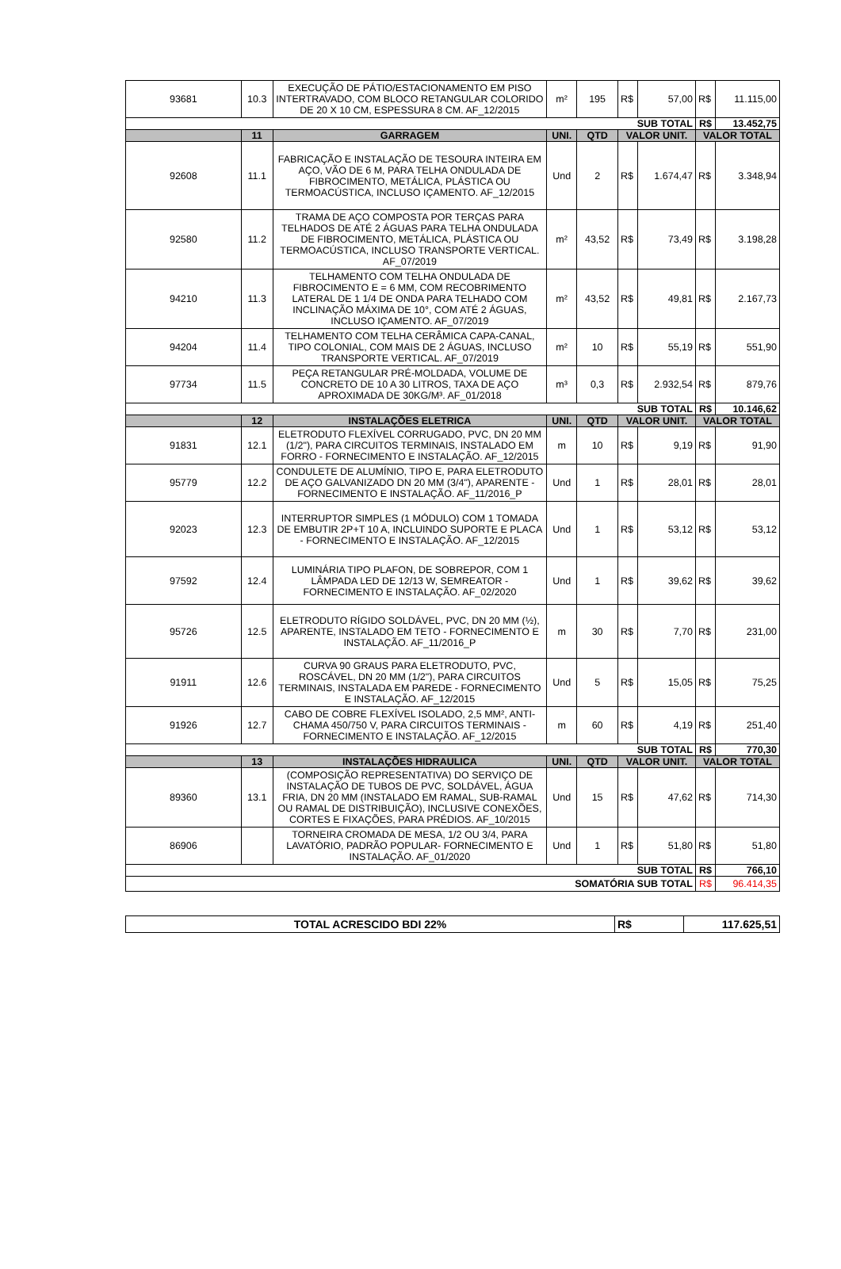| 93681 | 10.3 | EXECUÇÃO DE PÁTIO/ESTACIONAMENTO EM PISO INTERTRAVADO, COM BLOCO RETANGULAR COLORIDO DE 20 X 10 CM, ESPESSURA 8 CM. AF_12/2015 | m² | 195 | R$ | 57,00 | R$ | 11.115,00 |
| SUB TOTAL | | | | | | | R$ | 13.452,75 |
| | 11 | GARRAGEM | UNI. | QTD | VALOR UNIT. | | VALOR TOTAL | |
| 92608 | 11.1 | FABRICAÇÃO E INSTALAÇÃO DE TESOURA INTEIRA EM AÇO, VÃO DE 6 M, PARA TELHA ONDULADA DE FIBROCIMENTO, METÁLICA, PLÁSTICA OU TERMOACÚSTICA, INCLUSO IÇAMENTO. AF_12/2015 | Und | 2 | R$ | 1.674,47 | R$ | 3.348,94 |
| 92580 | 11.2 | TRAMA DE AÇO COMPOSTA POR TERÇAS PARA TELHADOS DE ATÉ 2 ÁGUAS PARA TELHA ONDULADA DE FIBROCIMENTO, METÁLICA, PLÁSTICA OU TERMOACÚSTICA, INCLUSO TRANSPORTE VERTICAL. AF_07/2019 | m² | 43,52 | R$ | 73,49 | R$ | 3.198,28 |
| 94210 | 11.3 | TELHAMENTO COM TELHA ONDULADA DE FIBROCIMENTO E = 6 MM, COM RECOBRIMENTO LATERAL DE 1 1/4 DE ONDA PARA TELHADO COM INCLINAÇÃO MÁXIMA DE 10°, COM ATÉ 2 ÁGUAS, INCLUSO IÇAMENTO. AF_07/2019 | m² | 43,52 | R$ | 49,81 | R$ | 2.167,73 |
| 94204 | 11.4 | TELHAMENTO COM TELHA CERÂMICA CAPA-CANAL, TIPO COLONIAL, COM MAIS DE 2 ÁGUAS, INCLUSO TRANSPORTE VERTICAL. AF_07/2019 | m² | 10 | R$ | 55,19 | R$ | 551,90 |
| 97734 | 11.5 | PEÇA RETANGULAR PRÉ-MOLDADA, VOLUME DE CONCRETO DE 10 A 30 LITROS, TAXA DE AÇO APROXIMADA DE 30KG/M³. AF_01/2018 | m³ | 0,3 | R$ | 2.932,54 | R$ | 879,76 |
| SUB TOTAL | | | | | | | R$ | 10.146,62 |
| | 12 | INSTALAÇÕES ELETRICA | UNI. | QTD | VALOR UNIT. | | VALOR TOTAL | |
| 91831 | 12.1 | ELETRODUTO FLEXÍVEL CORRUGADO, PVC, DN 20 MM (1/2"), PARA CIRCUITOS TERMINAIS, INSTALADO EM FORRO - FORNECIMENTO E INSTALAÇÃO. AF_12/2015 | m | 10 | R$ | 9,19 | R$ | 91,90 |
| 95779 | 12.2 | CONDULETE DE ALUMÍNIO, TIPO E, PARA ELETRODUTO DE AÇO GALVANIZADO DN 20 MM (3/4"), APARENTE - FORNECIMENTO E INSTALAÇÃO. AF_11/2016_P | Und | 1 | R$ | 28,01 | R$ | 28,01 |
| 92023 | 12.3 | INTERRUPTOR SIMPLES (1 MÓDULO) COM 1 TOMADA DE EMBUTIR 2P+T 10 A, INCLUINDO SUPORTE E PLACA - FORNECIMENTO E INSTALAÇÃO. AF_12/2015 | Und | 1 | R$ | 53,12 | R$ | 53,12 |
| 97592 | 12.4 | LUMINÁRIA TIPO PLAFON, DE SOBREPOR, COM 1 LÂMPADA LED DE 12/13 W, SEMREATOR - FORNECIMENTO E INSTALAÇÃO. AF_02/2020 | Und | 1 | R$ | 39,62 | R$ | 39,62 |
| 95726 | 12.5 | ELETRODUTO RÍGIDO SOLDÁVEL, PVC, DN 20 MM (½), APARENTE, INSTALADO EM TETO - FORNECIMENTO E INSTALAÇÃO. AF_11/2016_P | m | 30 | R$ | 7,70 | R$ | 231,00 |
| 91911 | 12.6 | CURVA 90 GRAUS PARA ELETRODUTO, PVC, ROSCÁVEL, DN 20 MM (1/2"), PARA CIRCUITOS TERMINAIS, INSTALADA EM PAREDE - FORNECIMENTO E INSTALAÇÃO. AF_12/2015 | Und | 5 | R$ | 15,05 | R$ | 75,25 |
| 91926 | 12.7 | CABO DE COBRE FLEXÍVEL ISOLADO, 2,5 MM², ANTI-CHAMA 450/750 V, PARA CIRCUITOS TERMINAIS - FORNECIMENTO E INSTALAÇÃO. AF_12/2015 | m | 60 | R$ | 4,19 | R$ | 251,40 |
| SUB TOTAL | | | | | | | R$ | 770,30 |
| | 13 | INSTALAÇÕES HIDRAULICA | UNI. | QTD | VALOR UNIT. | | VALOR TOTAL | |
| 89360 | 13.1 | (COMPOSIÇÃO REPRESENTATIVA) DO SERVIÇO DE INSTALAÇÃO DE TUBOS DE PVC, SOLDÁVEL, ÁGUA FRIA, DN 20 MM (INSTALADO EM RAMAL, SUB-RAMAL OU RAMAL DE DISTRIBUIÇÃO), INCLUSIVE CONEXÕES, CORTES E FIXAÇÕES, PARA PRÉDIOS. AF_10/2015 | Und | 15 | R$ | 47,62 | R$ | 714,30 |
| 86906 | | TORNEIRA CROMADA DE MESA, 1/2 OU 3/4, PARA LAVATÓRIO, PADRÃO POPULAR- FORNECIMENTO E INSTALAÇÃO. AF_01/2020 | Und | 1 | R$ | 51,80 | R$ | 51,80 |
| SUB TOTAL | | | | | | | R$ | 766,10 |
| SOMATÓRIA SUB TOTAL | | | | | | | R$ | 96.414,35 |
| TOTAL ACRESCIDO BDI 22% | R$ | 117.625,51 |